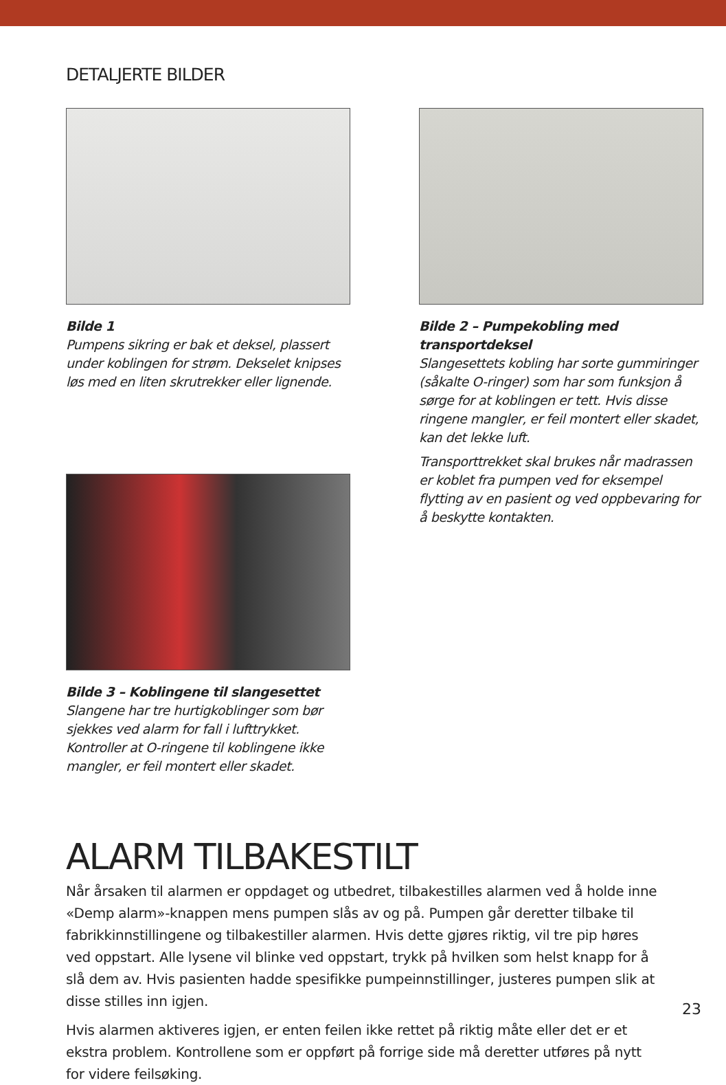DETALJERTE BILDER
Bilde 1
Pumpens sikring er bak et deksel, plassert under koblingen for strøm. Dekselet knipses løs med en liten skrutrekker eller lignende.
Bilde 3 – Koblingene til slangesettet
Slangene har tre hurtigkoblinger som bør sjekkes ved alarm for fall i lufttrykket. Kontroller at O-ringene til koblingene ikke mangler, er feil montert eller skadet.
Bilde 2 – Pumpekobling med transportdeksel
Slangesettets kobling har sorte gummiringer (såkalte O-ringer) som har som funksjon å sørge for at koblingen er tett. Hvis disse ringene mangler, er feil montert eller skadet, kan det lekke luft.
Transporttrekket skal brukes når madrassen er koblet fra pumpen ved for eksempel flytting av en pasient og ved oppbevaring for å beskytte kontakten.
ALARM TILBAKESTILT
Når årsaken til alarmen er oppdaget og utbedret, tilbakestilles alarmen ved å holde inne «Demp alarm»-knappen mens pumpen slås av og på. Pumpen går deretter tilbake til fabrikkinnstillingene og tilbakestiller alarmen. Hvis dette gjøres riktig, vil tre pip høres ved oppstart. Alle lysene vil blinke ved oppstart, trykk på hvilken som helst knapp for å slå dem av. Hvis pasienten hadde spesifikke pumpeinnstillinger, justeres pumpen slik at disse stilles inn igjen.
Hvis alarmen aktiveres igjen, er enten feilen ikke rettet på riktig måte eller det er et ekstra problem. Kontrollene som er oppført på forrige side må deretter utføres på nytt for videre feilsøking.
23